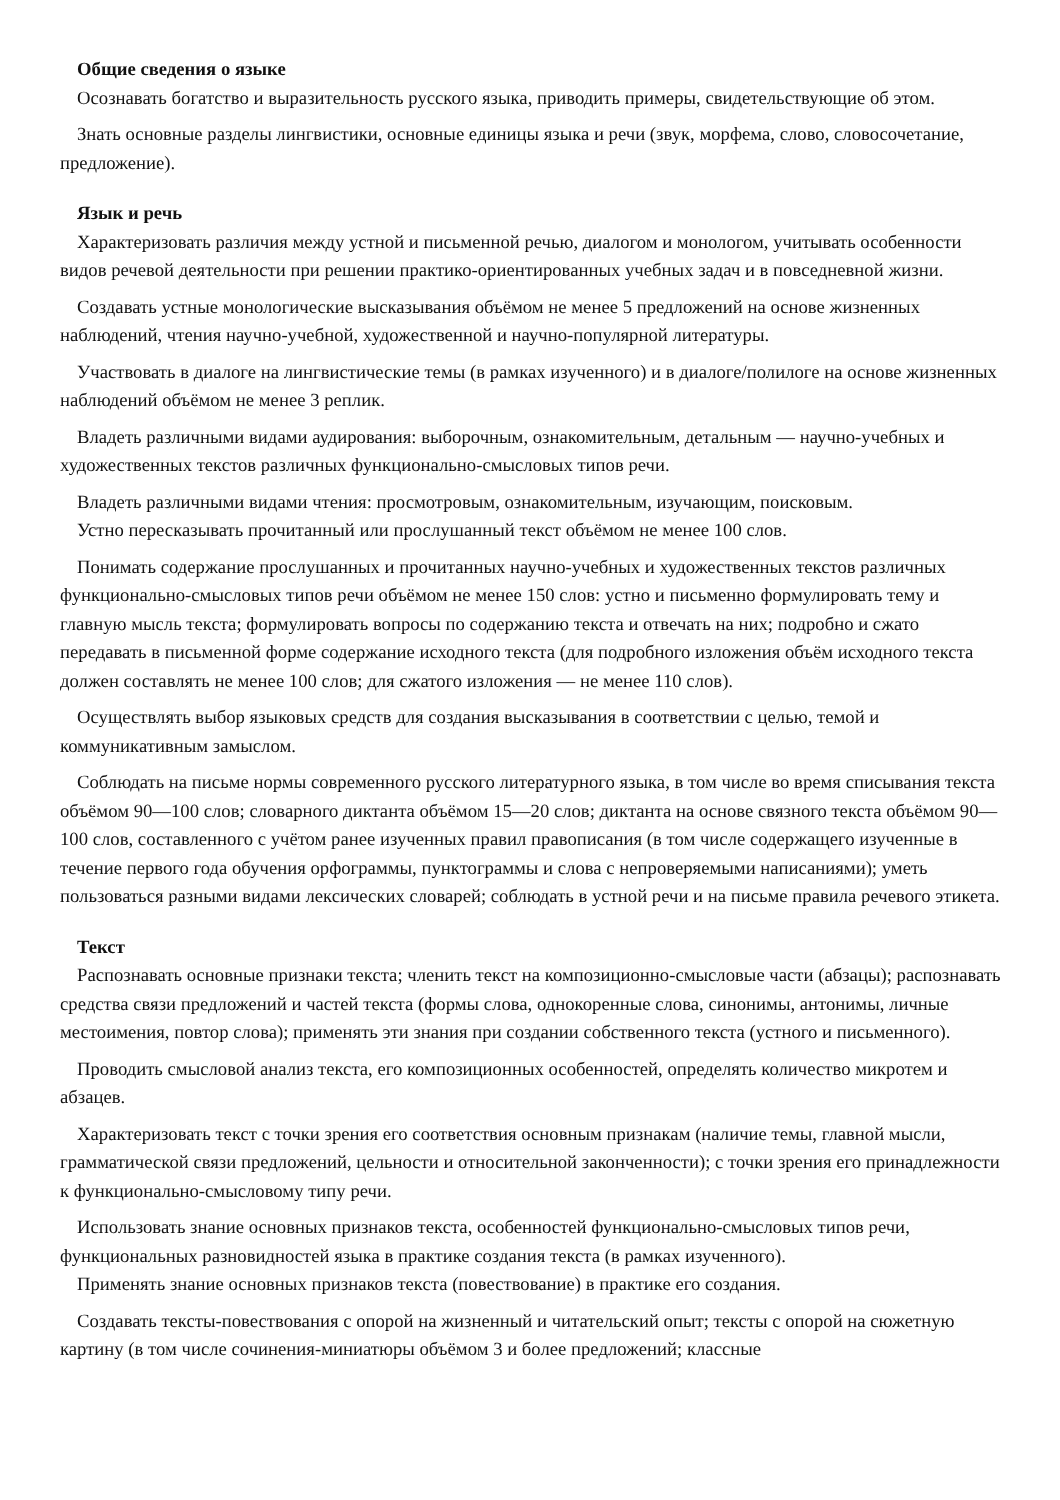Общие сведения о языке
Осознавать богатство и выразительность русского языка, приводить примеры, свидетельствующие об этом.
Знать основные разделы лингвистики, основные единицы языка и речи (звук, морфема, слово, словосочетание, предложение).
Язык и речь
Характеризовать различия между устной и письменной речью, диалогом и монологом, учитывать особенности видов речевой деятельности при решении практико-ориентированных учебных задач и в повседневной жизни.
Создавать устные монологические высказывания объёмом не менее 5 предложений на основе жизненных наблюдений, чтения научно-учебной, художественной и научно-популярной литературы.
Участвовать в диалоге на лингвистические темы (в рамках изученного) и в диалоге/полилоге на основе жизненных наблюдений объёмом не менее 3 реплик.
Владеть различными видами аудирования: выборочным, ознакомительным, детальным — научно-учебных и художественных текстов различных функционально-смысловых типов речи.
Владеть различными видами чтения: просмотровым, ознакомительным, изучающим, поисковым.
Устно пересказывать прочитанный или прослушанный текст объёмом не менее 100 слов.
Понимать содержание прослушанных и прочитанных научно-учебных и художественных текстов различных функционально-смысловых типов речи объёмом не менее 150 слов: устно и письменно формулировать тему и главную мысль текста; формулировать вопросы по содержанию текста и отвечать на них; подробно и сжато передавать в письменной форме содержание исходного текста (для подробного изложения объём исходного текста должен составлять не менее 100 слов; для сжатого изложения — не менее 110 слов).
Осуществлять выбор языковых средств для создания высказывания в соответствии с целью, темой и коммуникативным замыслом.
Соблюдать на письме нормы современного русского литературного языка, в том числе во время списывания текста объёмом 90—100 слов; словарного диктанта объёмом 15—20 слов; диктанта на основе связного текста объёмом 90—100 слов, составленного с учётом ранее изученных правил правописания (в том числе содержащего изученные в течение первого года обучения орфограммы, пунктограммы и слова с непроверяемыми написаниями); уметь пользоваться разными видами лексических словарей; соблюдать в устной речи и на письме правила речевого этикета.
Текст
Распознавать основные признаки текста; членить текст на композиционно-смысловые части (абзацы); распознавать средства связи предложений и частей текста (формы слова, однокоренные слова, синонимы, антонимы, личные местоимения, повтор слова); применять эти знания при создании собственного текста (устного и письменного).
Проводить смысловой анализ текста, его композиционных особенностей, определять количество микротем и абзацев.
Характеризовать текст с точки зрения его соответствия основным признакам (наличие темы, главной мысли, грамматической связи предложений, цельности и относительной законченности); с точки зрения его принадлежности к функционально-смысловому типу речи.
Использовать знание основных признаков текста, особенностей функционально-смысловых типов речи, функциональных разновидностей языка в практике создания текста (в рамках изученного).
Применять знание основных признаков текста (повествование) в практике его создания.
Создавать тексты-повествования с опорой на жизненный и читательский опыт; тексты с опорой на сюжетную картину (в том числе сочинения-миниатюры объёмом 3 и более предложений; классные